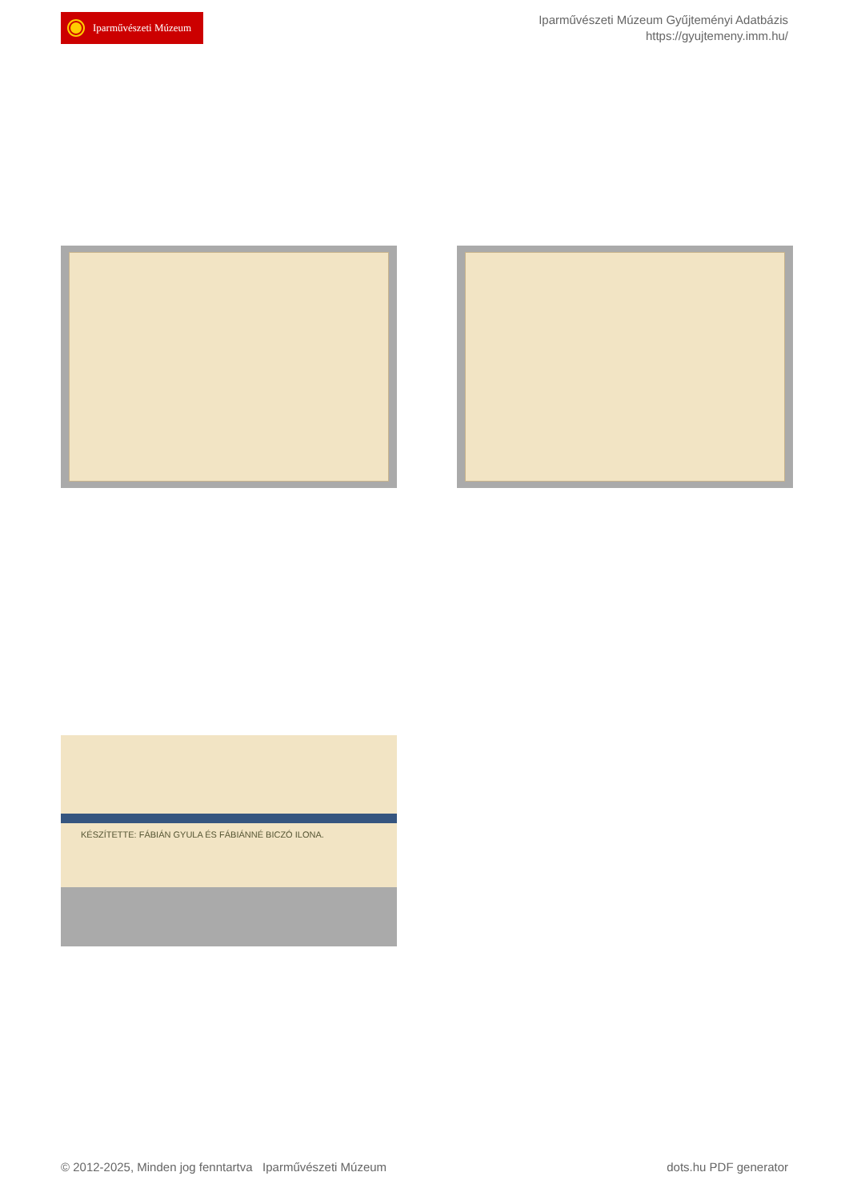Iparművészeti Múzeum
Iparművészeti Múzeum Gyűjteményi Adatbázis
https://gyujtemeny.imm.hu/
KÉSZÍTETTE: FÁBIÁN GYULA ÉS FÁBIÁNNÉ BICZÓ ILONA.
© 2012-2025, Minden jog fenntartva Iparművészeti Múzeum
dots.hu PDF generator